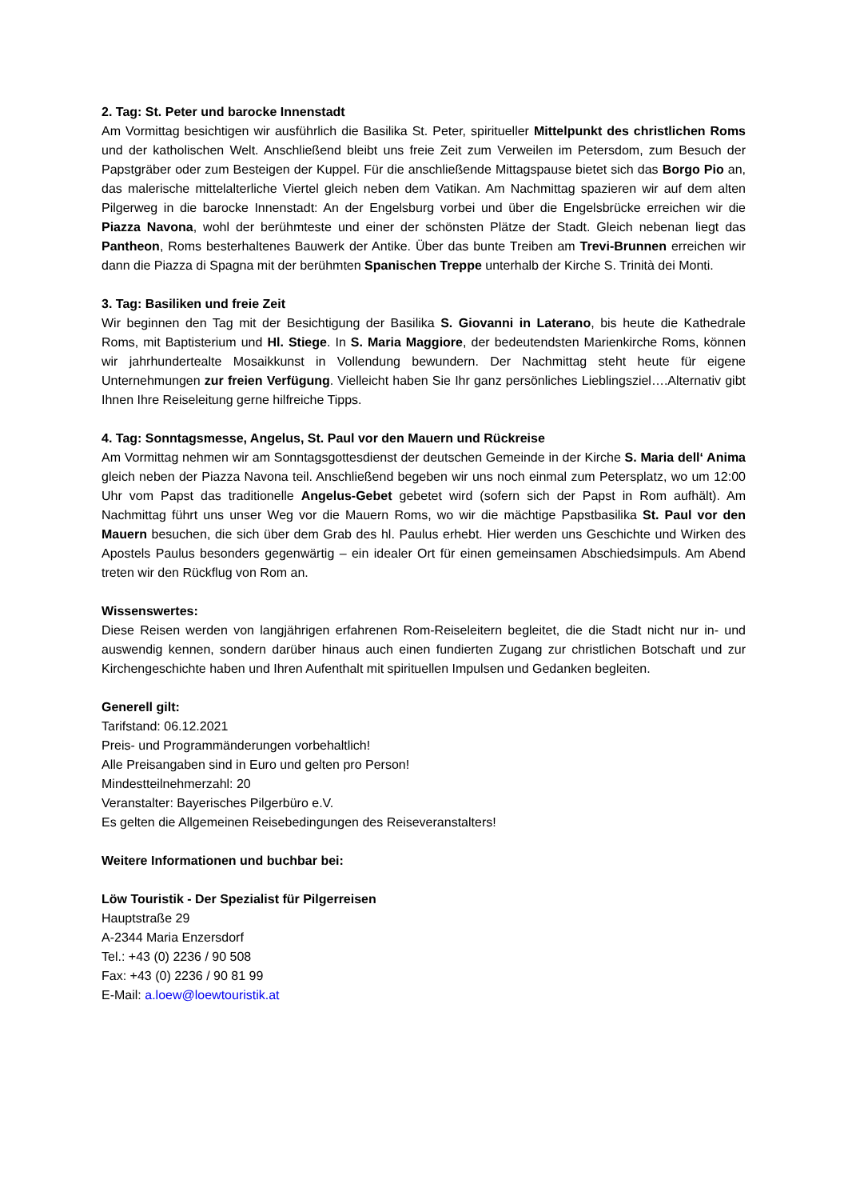2. Tag: St. Peter und barocke Innenstadt
Am Vormittag besichtigen wir ausführlich die Basilika St. Peter, spiritueller Mittelpunkt des christlichen Roms und der katholischen Welt. Anschließend bleibt uns freie Zeit zum Verweilen im Petersdom, zum Besuch der Papstgräber oder zum Besteigen der Kuppel. Für die anschließende Mittagspause bietet sich das Borgo Pio an, das malerische mittelalterliche Viertel gleich neben dem Vatikan. Am Nachmittag spazieren wir auf dem alten Pilgerweg in die barocke Innenstadt: An der Engelsburg vorbei und über die Engelsbrücke erreichen wir die Piazza Navona, wohl der berühmteste und einer der schönsten Plätze der Stadt. Gleich nebenan liegt das Pantheon, Roms besterhaltenes Bauwerk der Antike. Über das bunte Treiben am Trevi-Brunnen erreichen wir dann die Piazza di Spagna mit der berühmten Spanischen Treppe unterhalb der Kirche S. Trinità dei Monti.
3. Tag: Basiliken und freie Zeit
Wir beginnen den Tag mit der Besichtigung der Basilika S. Giovanni in Laterano, bis heute die Kathedrale Roms, mit Baptisterium und Hl. Stiege. In S. Maria Maggiore, der bedeutendsten Marienkirche Roms, können wir jahrhundertealte Mosaikkunst in Vollendung bewundern. Der Nachmittag steht heute für eigene Unternehmungen zur freien Verfügung. Vielleicht haben Sie Ihr ganz persönliches Lieblingsziel….Alternativ gibt Ihnen Ihre Reiseleitung gerne hilfreiche Tipps.
4. Tag: Sonntagsmesse, Angelus, St. Paul vor den Mauern und Rückreise
Am Vormittag nehmen wir am Sonntagsgottesdienst der deutschen Gemeinde in der Kirche S. Maria dell‘ Anima gleich neben der Piazza Navona teil. Anschließend begeben wir uns noch einmal zum Petersplatz, wo um 12:00 Uhr vom Papst das traditionelle Angelus-Gebet gebetet wird (sofern sich der Papst in Rom aufhält). Am Nachmittag führt uns unser Weg vor die Mauern Roms, wo wir die mächtige Papstbasilika St. Paul vor den Mauern besuchen, die sich über dem Grab des hl. Paulus erhebt. Hier werden uns Geschichte und Wirken des Apostels Paulus besonders gegenwärtig – ein idealer Ort für einen gemeinsamen Abschiedsimpuls. Am Abend treten wir den Rückflug von Rom an.
Wissenswertes:
Diese Reisen werden von langjährigen erfahrenen Rom-Reiseleitern begleitet, die die Stadt nicht nur in- und auswendig kennen, sondern darüber hinaus auch einen fundierten Zugang zur christlichen Botschaft und zur Kirchengeschichte haben und Ihren Aufenthalt mit spirituellen Impulsen und Gedanken begleiten.
Generell gilt:
Tarifstand: 06.12.2021
Preis- und Programmänderungen vorbehaltlich!
Alle Preisangaben sind in Euro und gelten pro Person!
Mindestteilnehmerzahl: 20
Veranstalter: Bayerisches Pilgerbüro e.V.
Es gelten die Allgemeinen Reisebedingungen des Reiseveranstalters!
Weitere Informationen und buchbar bei:
Löw Touristik - Der Spezialist für Pilgerreisen
Hauptstraße 29
A-2344 Maria Enzersdorf
Tel.: +43 (0) 2236 / 90 508
Fax: +43 (0) 2236 / 90 81 99
E-Mail: a.loew@loewtouristik.at